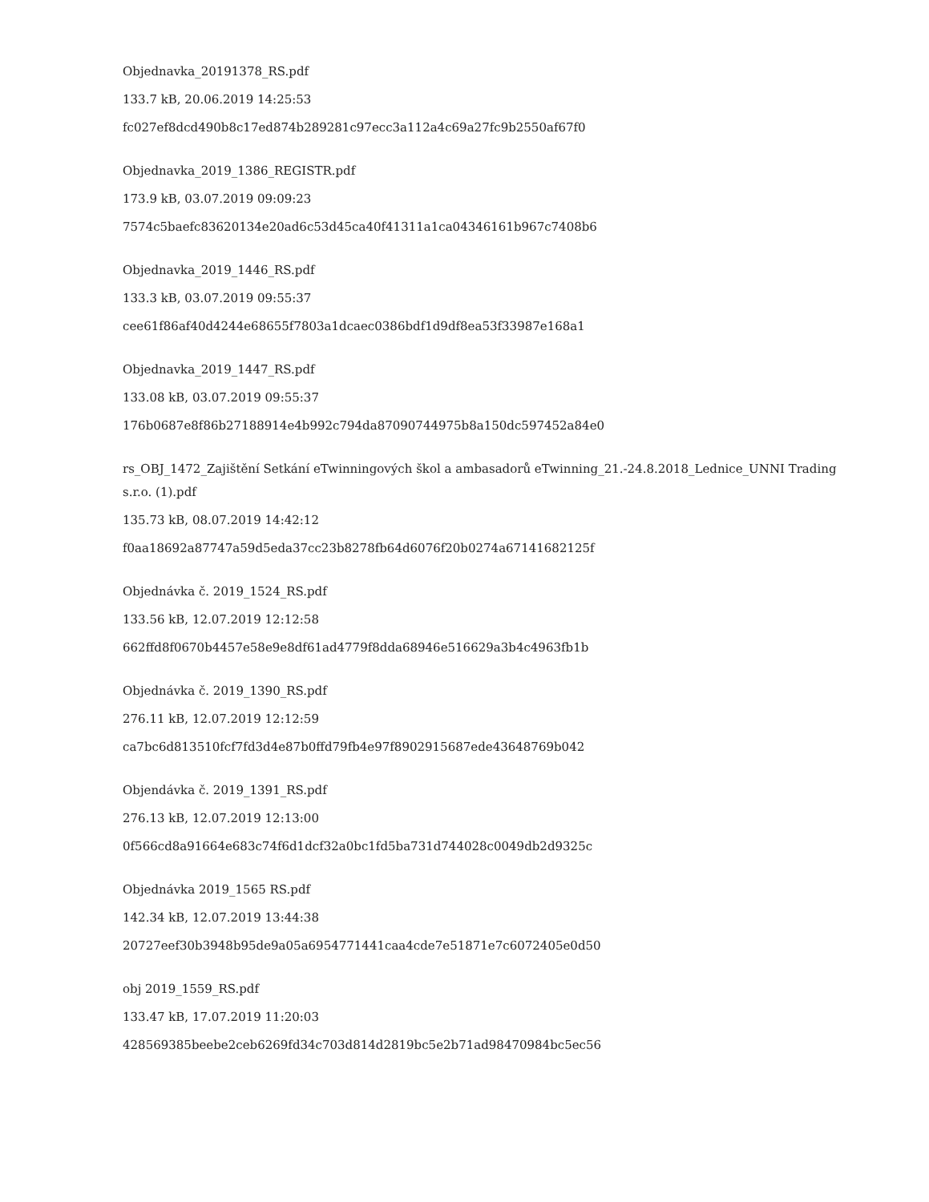Objednavka_20191378_RS.pdf
133.7 kB, 20.06.2019 14:25:53
fc027ef8dcd490b8c17ed874b289281c97ecc3a112a4c69a27fc9b2550af67f0
Objednavka_2019_1386_REGISTR.pdf
173.9 kB, 03.07.2019 09:09:23
7574c5baefc83620134e20ad6c53d45ca40f41311a1ca04346161b967c7408b6
Objednavka_2019_1446_RS.pdf
133.3 kB, 03.07.2019 09:55:37
cee61f86af40d4244e68655f7803a1dcaec0386bdf1d9df8ea53f33987e168a1
Objednavka_2019_1447_RS.pdf
133.08 kB, 03.07.2019 09:55:37
176b0687e8f86b27188914e4b992c794da87090744975b8a150dc597452a84e0
rs_OBJ_1472_Zajištění Setkání eTwinningových škol a ambasadorů eTwinning_21.-24.8.2018_Lednice_UNNI Trading s.r.o. (1).pdf
135.73 kB, 08.07.2019 14:42:12
f0aa18692a87747a59d5eda37cc23b8278fb64d6076f20b0274a67141682125f
Objednávka č. 2019_1524_RS.pdf
133.56 kB, 12.07.2019 12:12:58
662ffd8f0670b4457e58e9e8df61ad4779f8dda68946e516629a3b4c4963fb1b
Objednávka č. 2019_1390_RS.pdf
276.11 kB, 12.07.2019 12:12:59
ca7bc6d813510fcf7fd3d4e87b0ffd79fb4e97f8902915687ede43648769b042
Objendávka č. 2019_1391_RS.pdf
276.13 kB, 12.07.2019 12:13:00
0f566cd8a91664e683c74f6d1dcf32a0bc1fd5ba731d744028c0049db2d9325c
Objednávka 2019_1565 RS.pdf
142.34 kB, 12.07.2019 13:44:38
20727eef30b3948b95de9a05a6954771441caa4cde7e51871e7c6072405e0d50
obj 2019_1559_RS.pdf
133.47 kB, 17.07.2019 11:20:03
428569385beebe2ceb6269fd34c703d814d2819bc5e2b71ad98470984bc5ec56